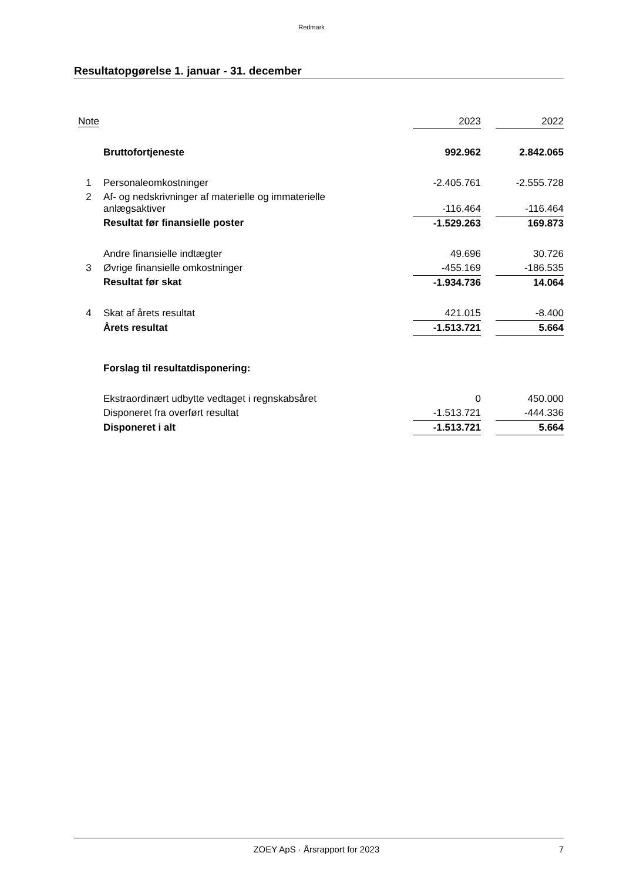Redmark
Resultatopgørelse 1. januar - 31. december
| Note | | 2023 | | 2022 |
| --- | --- | --- | --- | --- |
| | Bruttofortjeneste | 992.962 | | 2.842.065 |
| 1 | Personaleomkostninger | -2.405.761 | | -2.555.728 |
| 2 | Af- og nedskrivninger af materielle og immaterielle anlægsaktiver | -116.464 | | -116.464 |
| | Resultat før finansielle poster | -1.529.263 | | 169.873 |
| | Andre finansielle indtægter | 49.696 | | 30.726 |
| 3 | Øvrige finansielle omkostninger | -455.169 | | -186.535 |
| | Resultat før skat | -1.934.736 | | 14.064 |
| 4 | Skat af årets resultat | 421.015 | | -8.400 |
| | Årets resultat | -1.513.721 | | 5.664 |
| | Forslag til resultatdisponering: | | | |
| | Ekstraordinært udbytte vedtaget i regnskabsåret | 0 | | 450.000 |
| | Disponeret fra overført resultat | -1.513.721 | | -444.336 |
| | Disponeret i alt | -1.513.721 | | 5.664 |
ZOEY ApS · Årsrapport for 2023 7